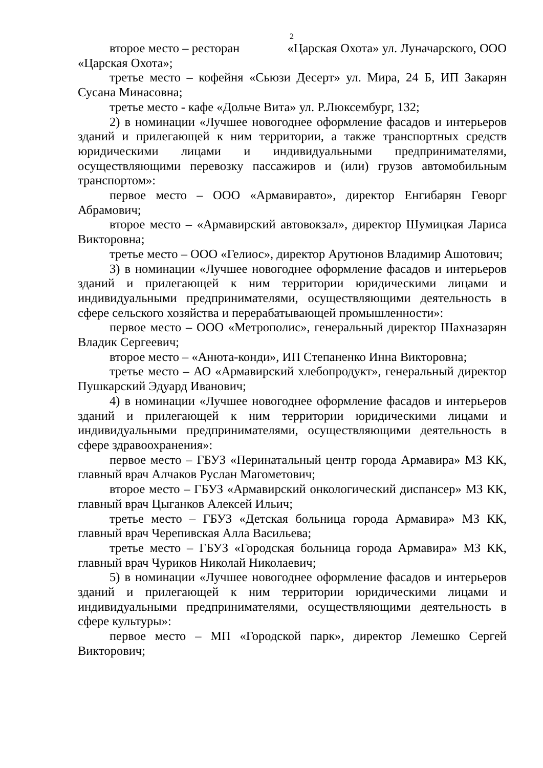2
второе место – ресторан «Царская Охота» ул. Луначарского, ООО «Царская Охота»;
третье место – кофейня «Сьюзи Десерт» ул. Мира, 24 Б, ИП Закарян Сусана Минасовна;
третье место - кафе «Дольче Вита» ул. Р.Люксембург, 132;
2) в номинации «Лучшее новогоднее оформление фасадов и интерьеров зданий и прилегающей к ним территории, а также транспортных средств юридическими лицами и индивидуальными предпринимателями, осуществляющими перевозку пассажиров и (или) грузов автомобильным транспортом»:
первое место – ООО «Армавиравто», директор Енгибарян Геворг Абрамович;
второе место – «Армавирский автовокзал», директор Шумицкая Лариса Викторовна;
третье место – ООО «Гелиос», директор Арутюнов Владимир Ашотович;
3) в номинации «Лучшее новогоднее оформление фасадов и интерьеров зданий и прилегающей к ним территории юридическими лицами и индивидуальными предпринимателями, осуществляющими деятельность в сфере сельского хозяйства и перерабатывающей промышленности»:
первое место – ООО «Метрополис», генеральный директор Шахназарян Владик Сергеевич;
второе место – «Анюта-конди», ИП Степаненко Инна Викторовна;
третье место – АО «Армавирский хлебопродукт», генеральный директор Пушкарский Эдуард Иванович;
4) в номинации «Лучшее новогоднее оформление фасадов и интерьеров зданий и прилегающей к ним территории юридическими лицами и индивидуальными предпринимателями, осуществляющими деятельность в сфере здравоохранения»:
первое место – ГБУЗ «Перинатальный центр города Армавира» МЗ КК, главный врач Алчаков Руслан Магометович;
второе место – ГБУЗ «Армавирский онкологический диспансер» МЗ КК, главный врач Цыганков Алексей Ильич;
третье место – ГБУЗ «Детская больница города Армавира» МЗ КК, главный врач Черепивская Алла Васильева;
третье место – ГБУЗ «Городская больница города Армавира» МЗ КК, главный врач Чуриков Николай Николаевич;
5) в номинации «Лучшее новогоднее оформление фасадов и интерьеров зданий и прилегающей к ним территории юридическими лицами и индивидуальными предпринимателями, осуществляющими деятельность в сфере культуры»:
первое место – МП «Городской парк», директор Лемешко Сергей Викторович;